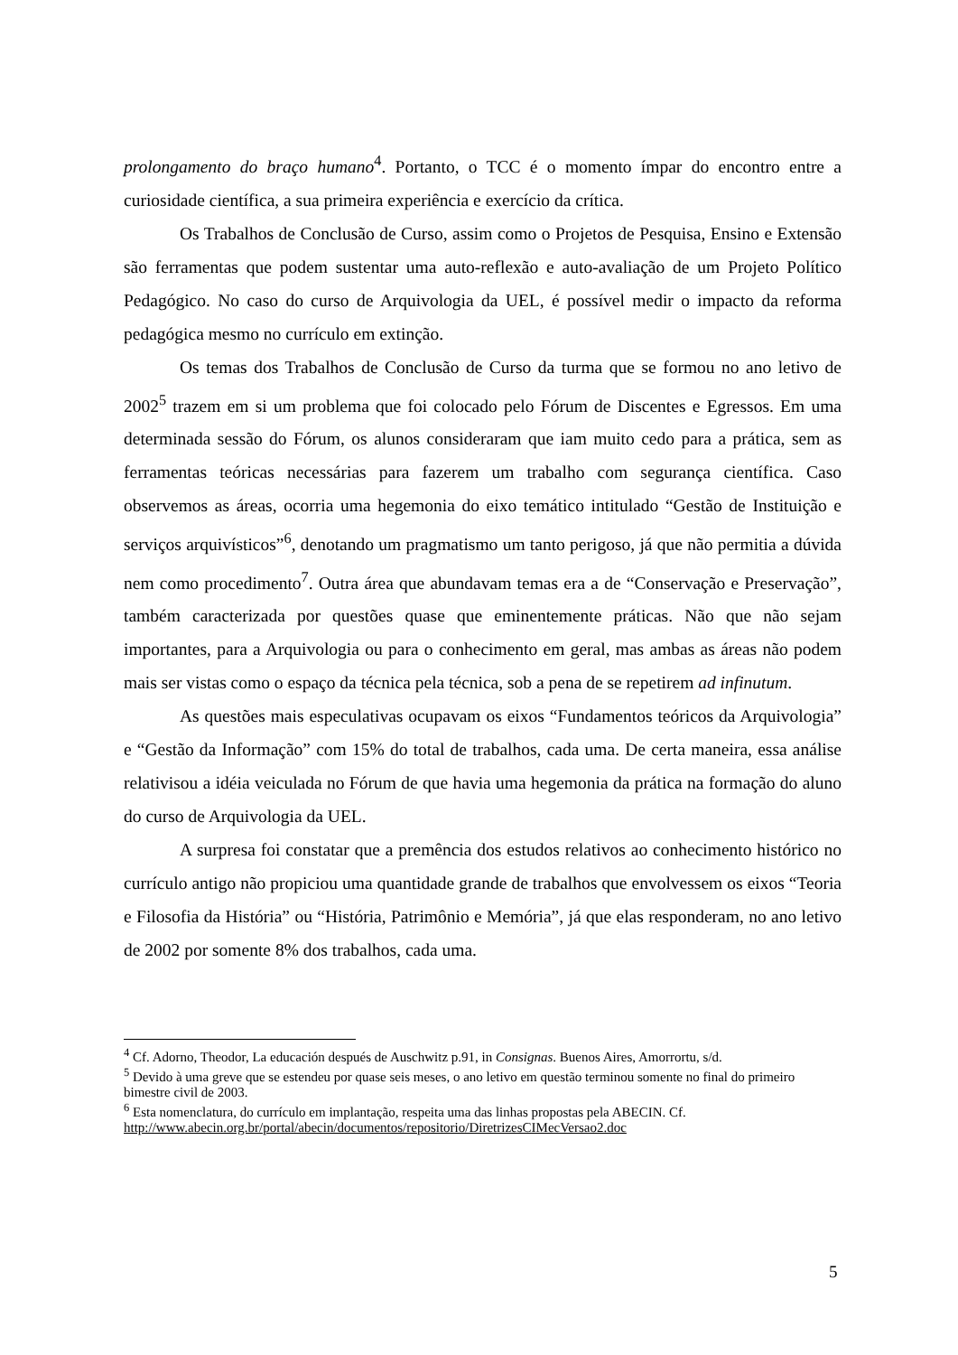prolongamento do braço humano<sup>4</sup>. Portanto, o TCC é o momento ímpar do encontro entre a curiosidade científica, a sua primeira experiência e exercício da crítica.
Os Trabalhos de Conclusão de Curso, assim como o Projetos de Pesquisa, Ensino e Extensão são ferramentas que podem sustentar uma auto-reflexão e auto-avaliação de um Projeto Político Pedagógico. No caso do curso de Arquivologia da UEL, é possível medir o impacto da reforma pedagógica mesmo no currículo em extinção.
Os temas dos Trabalhos de Conclusão de Curso da turma que se formou no ano letivo de 2002<sup>5</sup> trazem em si um problema que foi colocado pelo Fórum de Discentes e Egressos. Em uma determinada sessão do Fórum, os alunos consideraram que iam muito cedo para a prática, sem as ferramentas teóricas necessárias para fazerem um trabalho com segurança científica. Caso observemos as áreas, ocorria uma hegemonia do eixo temático intitulado “Gestão de Instituição e serviços arquivísticos”<sup>6</sup>, denotando um pragmatismo um tanto perigoso, já que não permitia a dúvida nem como procedimento<sup>7</sup>. Outra área que abundavam temas era a de “Conservação e Preservação”, também caracterizada por questões quase que eminentemente práticas. Não que não sejam importantes, para a Arquivologia ou para o conhecimento em geral, mas ambas as áreas não podem mais ser vistas como o espaço da técnica pela técnica, sob a pena de se repetirem ad infinutum.
As questões mais especulativas ocupavam os eixos “Fundamentos teóricos da Arquivologia” e “Gestão da Informação” com 15% do total de trabalhos, cada uma. De certa maneira, essa análise relativisou a idéia veiculada no Fórum de que havia uma hegemonia da prática na formação do aluno do curso de Arquivologia da UEL.
A surpresa foi constatar que a premência dos estudos relativos ao conhecimento histórico no currículo antigo não propiciou uma quantidade grande de trabalhos que envolvessem os eixos “Teoria e Filosofia da História” ou “História, Patrimônio e Memória”, já que elas responderam, no ano letivo de 2002 por somente 8% dos trabalhos, cada uma.
<sup>4</sup> Cf. Adorno, Theodor, La educación después de Auschwitz p.91, in Consignas. Buenos Aires, Amorrortu, s/d.
<sup>5</sup> Devido à uma greve que se estendeu por quase seis meses, o ano letivo em questão terminou somente no final do primeiro bimestre civil de 2003.
<sup>6</sup> Esta nomenclatura, do currículo em implantação, respeita uma das linhas propostas pela ABECIN. Cf. http://www.abecin.org.br/portal/abecin/documentos/repositorio/DiretrizesCIMecVersao2.doc
5